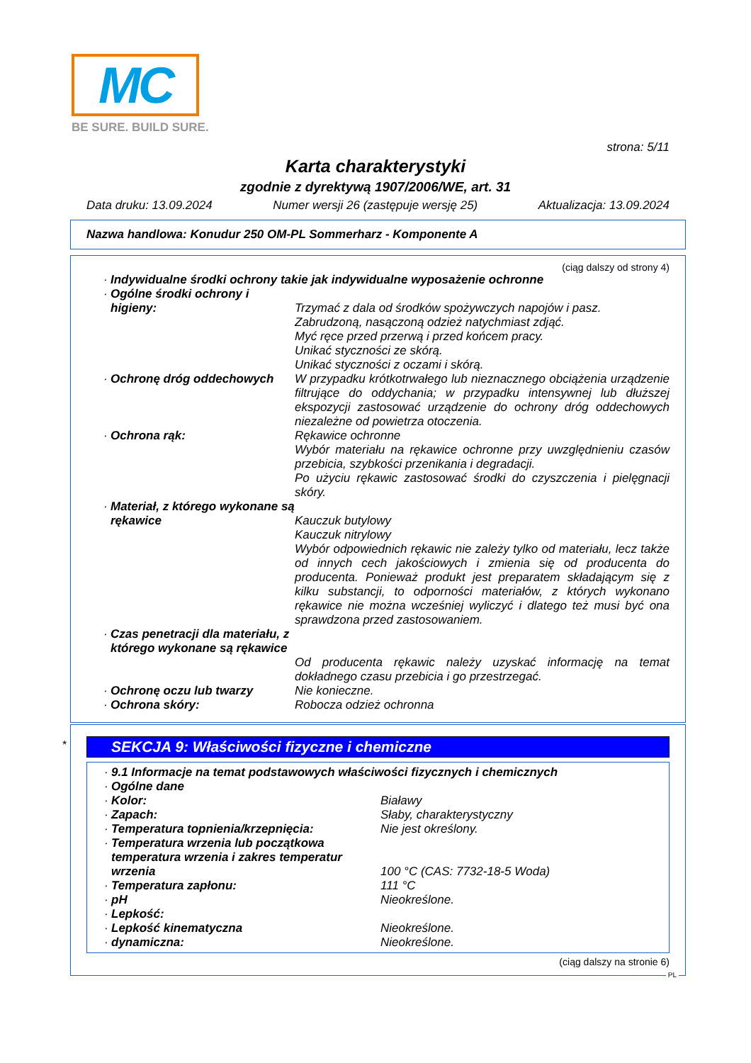MC
BE SURE. BUILD SURE.
strona: 5/11
Karta charakterystyki
zgodnie z dyrektywą 1907/2006/WE, art. 31
Data druku: 13.09.2024 Numer wersji 26 (zastępuje wersję 25) Aktualizacja: 13.09.2024
Nazwa handlowa: Konudur 250 OM-PL Sommerharz - Komponente A
(ciąg dalszy od strony 4)
· Indywidualne środki ochrony takie jak indywidualne wyposażenie ochronne
· Ogólne środki ochrony i
higieny:
Trzymać z dala od środków spożywczych napojów i pasz.
Zabrudzoną, nasączoną odzież natychmiast zdjąć.
Myć ręce przed przerwą i przed końcem pracy.
Unikać styczności ze skórą.
Unikać styczności z oczami i skórą.
· Ochronę dróg oddechowych W przypadku krótkotrwałego lub nieznacznego obciążenia urządzenie filtrujące do oddychania; w przypadku intensywnej lub dłuższej ekspozycji zastosować urządzenie do ochrony dróg oddechowych niezależne od powietrza otoczenia.
· Ochrona rąk: Rękawice ochronne
Wybór materiału na rękawice ochronne przy uwzględnieniu czasów przebicia, szybkości przenikania i degradacji.
Po użyciu rękawic zastosować środki do czyszczenia i pielęgnacji skóry.
· Materiał, z którego wykonane są rękawice
Kauczuk butylowy
Kauczuk nitrylowy
Wybór odpowiednich rękawic nie zależy tylko od materiału, lecz także od innych cech jakościowych i zmienia się od producenta do producenta. Ponieważ produkt jest preparatem składającym się z kilku substancji, to odporności materiałów, z których wykonano rękawice nie można wcześniej wyliczyć i dlatego też musi być ona sprawdzona przed zastosowaniem.
· Czas penetracji dla materiału, z którego wykonane są rękawice
Od producenta rękawic należy uzyskać informację na temat dokładnego czasu przebicia i go przestrzegać.
· Ochronę oczu lub twarzy Nie konieczne.
· Ochrona skóry: Robocza odzież ochronna
*
SEKCJA 9: Właściwości fizyczne i chemiczne
· 9.1 Informacje na temat podstawowych właściwości fizycznych i chemicznych
· Ogólne dane
· Kolor: Białawy
· Zapach: Słaby, charakterystyczny
· Temperatura topnienia/krzepnięcia: Nie jest określony.
· Temperatura wrzenia lub początkowa temperatura wrzenia i zakres temperatur wrzenia
100 °C (CAS: 7732-18-5 Woda)
· Temperatura zapłonu: 111 °C
· pH Nieokreślone.
· Lepkość:
· Lepkość kinematyczna Nieokreślone.
· dynamiczna: Nieokreślone.
(ciąg dalszy na stronie 6)
PL